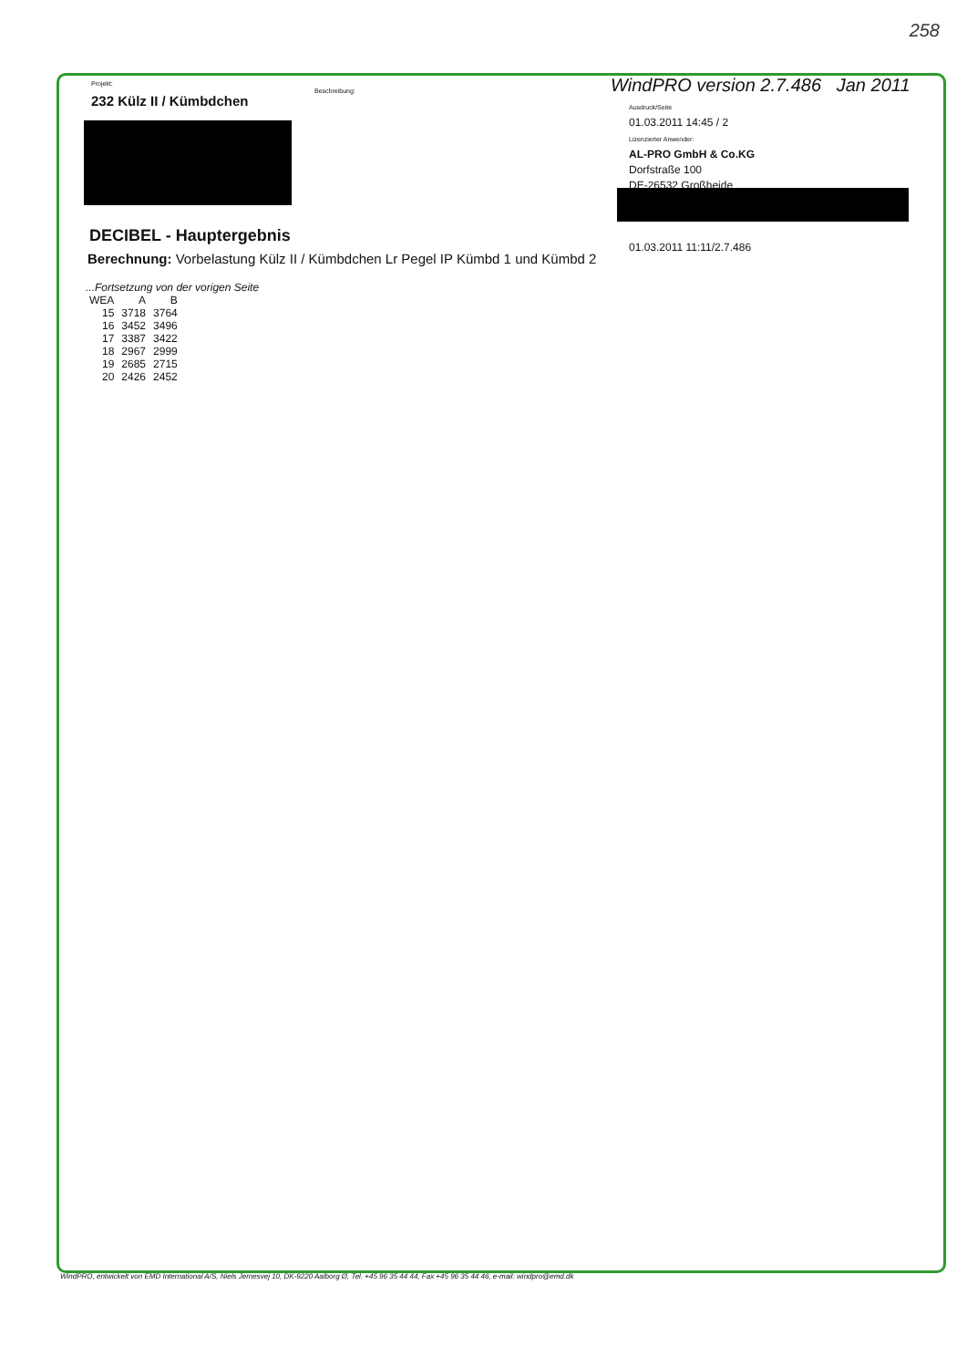258
Projekt:
232 Külz II / Kümbdchen
Beschreibung:
WindPRO version 2.7.486 Jan 2011
Ausdruck/Seite
01.03.2011 14:45 / 2
Lizenzierter Anwender:
AL-PRO GmbH & Co.KG
Dorfstraße 100
DE-26532 Großheide
01.03.2011 11:11/2.7.486
DECIBEL - Hauptergebnis
Berechnung: Vorbelastung Külz II / Kümbdchen Lr Pegel IP Kümbd 1 und Kümbd 2
...Fortsetzung von der vorigen Seite
| WEA | A | B |
| --- | --- | --- |
| 15 | 3718 | 3764 |
| 16 | 3452 | 3496 |
| 17 | 3387 | 3422 |
| 18 | 2967 | 2999 |
| 19 | 2685 | 2715 |
| 20 | 2426 | 2452 |
WindPRO, entwickelt von EMD International A/S, Niels Jernesvej 10, DK-9220 Aalborg Ø, Tel. +45 96 35 44 44, Fax +45 96 35 44 46, e-mail: windpro@emd.dk